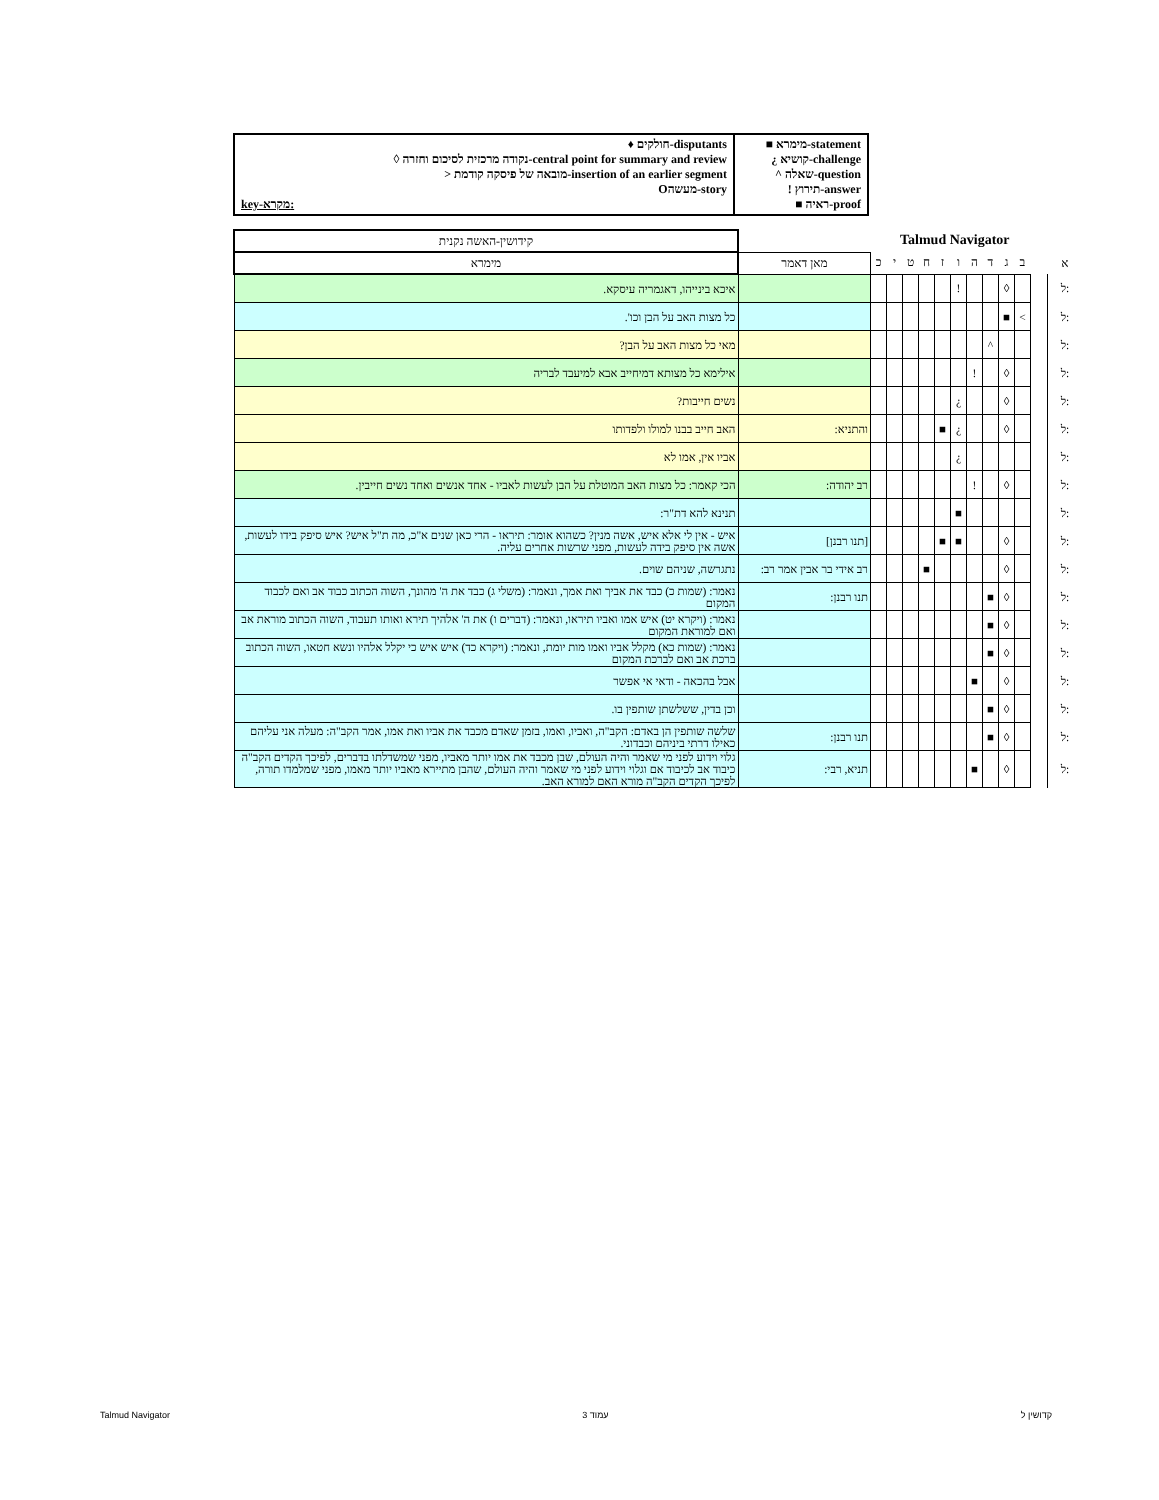♦ חולקים-disputants
◊ נקודה מרכזית לסיכום וחזרה-central point for summary and review
> מובאה של פיסקה קודמת-insertion of an earlier segment
Oמעשה-story
key-מקרא:
■ מימרא-statement
¿ קושיא-challenge
^ שאלה-question
! תירוץ-answer
■ ראיה-proof
Talmud Navigator
| קידושין-האשה נקנית | | | | | | | | | | | | | |
| מימרא | מאן דאמר | כ | י | ט | ח | ז | ו | ה | ד | ג | ב | | א |
| איכא בינייהו, דאגמריה עיסקא. | | | | | | | ! | | | ◊ | | | ל: |
| כל מצות האב על הבן וכו'. | | | | | | | | | | ■ | < | | ל: |
| מאי כל מצות האב על הבן? | | | | | | | | | ^ | | | | ל: |
| אילימא כל מצותא דמיחייב אבא למיעבד לבריה | | | | | | | | ! | | ◊ | | | ל: |
| נשים חייבות? | | | | | | | ¿ | | | ◊ | | | ל: |
| האב חייב בבנו למולו ולפדותו | והתניא: | | | | | ■ | ¿ | | | ◊ | | | ל: |
| אביו אין, אמו לא | | | | | | | ¿ | | | | | | ל: |
| הכי קאמר: כל מצות האב המוטלת על הבן לעשות לאביו - אחד אנשים ואחד נשים חייבין. | רב יהודה: | | | | | | | ! | | ◊ | | | ל: |
| תנינא להא דת"ר: | | | | | | | ■ | | | | | | ל: |
| איש - אין לי אלא איש, אשה מנין? כשהוא אומר: תיראו - הרי כאן שנים א"כ, מה ת"ל איש? איש סיפק בידו לעשות, אשה אין סיפק בידה לעשות, מפני שרשות אחרים עליה. | [תנו רבנן] | | | | | ■ | ■ | | | ◊ | | | ל: |
| נתגרשה, שניהם שוים. | רב אידי בר אבין אמר רב: | | | | ■ | | | | | ◊ | | | ל: |
| נאמר: (שמות כ) כבד את אביך ואת אמך, ונאמר: (משלי ג) כבד את ה' מהונך, השוה הכתוב כבוד אב ואם לכבוד המקום | תנו רבנן: | | | | | | | | ■ | ◊ | | | ל: |
| נאמר: (ויקרא יט) איש אמו ואביו תיראו, ונאמר: (דברים ו) את ה' אלהיך תירא ואותו תעבוד, השוה הכתוב מוראת אב ואם למוראת המקום | | | | | | | | | ■ | ◊ | | | ל: |
| נאמר: (שמות כא) מקלל אביו ואמו מות יומת, ונאמר: (ויקרא כד) איש איש כי יקלל אלהיו ונשא חטאו, השוה הכתוב ברכת אב ואם לברכת המקום | | | | | | | | | ■ | ◊ | | | ל: |
| אבל בהכאה - ודאי אי אפשר | | | | | | | | ■ | | ◊ | | | ל: |
| וכן בדין, ששלשתן שותפין בו. | | | | | | | | | ■ | ◊ | | | ל: |
| שלשה שותפין הן באדם: הקב"ה, ואביו, ואמו, בזמן שאדם מכבד את אביו ואת אמו, אמר הקב"ה: מעלה אני עליהם כאילו דרתי ביניהם וכבדוני. | תנו רבנן: | | | | | | | | ■ | ◊ | | | ל: |
| גלוי וידוע לפני מי שאמר והיה העולם, שבן מכבד את אמו יותר מאביו, מפני שמשדלתו בדברים, לפיכך הקדים הקב"ה כיבוד אב לכיבוד אם וגלוי וידוע לפני מי שאמר והיה העולם, שהבן מתיירא מאביו יותר מאמו, מפני שמלמדו תורה, לפיכך הקדים הקב"ה מורא האם למורא האב. | תניא, רבי: | | | | | | | ■ | | ◊ | | | ל: |
Talmud Navigator עמוד 3 קדושין ל